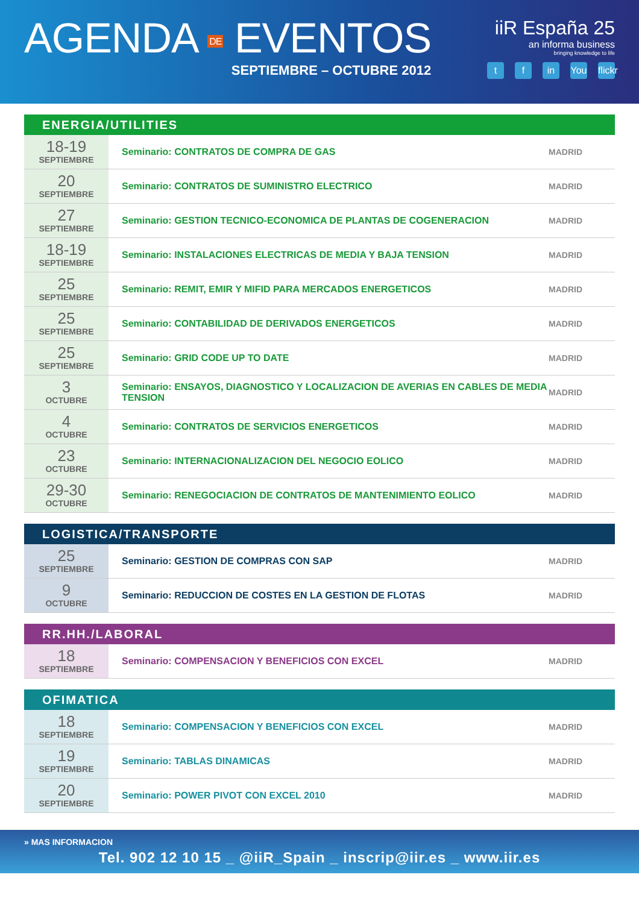AGENDA DE EVENTOS
SEPTIEMBRE – OCTUBRE 2012
iiR España 25
an informa business
bringing knowledge to life
t f in You flickr
ENERGIA/UTILITIES
| 18-19 SEPTIEMBRE | Seminario: CONTRATOS DE COMPRA DE GAS | MADRID |
| 20 SEPTIEMBRE | Seminario: CONTRATOS DE SUMINISTRO ELECTRICO | MADRID |
| 27 SEPTIEMBRE | Seminario: GESTION TECNICO-ECONOMICA DE PLANTAS DE COGENERACION | MADRID |
| 18-19 SEPTIEMBRE | Seminario: INSTALACIONES ELECTRICAS DE MEDIA Y BAJA TENSION | MADRID |
| 25 SEPTIEMBRE | Seminario: REMIT, EMIR Y MIFID PARA MERCADOS ENERGETICOS | MADRID |
| 25 SEPTIEMBRE | Seminario: CONTABILIDAD DE DERIVADOS ENERGETICOS | MADRID |
| 25 SEPTIEMBRE | Seminario: GRID CODE UP TO DATE | MADRID |
| 3 OCTUBRE | Seminario: ENSAYOS, DIAGNOSTICO Y LOCALIZACION DE AVERIAS EN CABLES DE MEDIA TENSION | MADRID |
| 4 OCTUBRE | Seminario: CONTRATOS DE SERVICIOS ENERGETICOS | MADRID |
| 23 OCTUBRE | Seminario: INTERNACIONALIZACION DEL NEGOCIO EOLICO | MADRID |
| 29-30 OCTUBRE | Seminario: RENEGOCIACION DE CONTRATOS DE MANTENIMIENTO EOLICO | MADRID |
LOGISTICA/TRANSPORTE
| 25 SEPTIEMBRE | Seminario: GESTION DE COMPRAS CON SAP | MADRID |
| 9 OCTUBRE | Seminario: REDUCCION DE COSTES EN LA GESTION DE FLOTAS | MADRID |
RR.HH./LABORAL
| 18 SEPTIEMBRE | Seminario: COMPENSACION Y BENEFICIOS CON EXCEL | MADRID |
OFIMATICA
| 18 SEPTIEMBRE | Seminario: COMPENSACION Y BENEFICIOS CON EXCEL | MADRID |
| 19 SEPTIEMBRE | Seminario: TABLAS DINAMICAS | MADRID |
| 20 SEPTIEMBRE | Seminario: POWER PIVOT CON EXCEL 2010 | MADRID |
» MAS INFORMACION
Tel. 902 12 10 15 _ @iiR_Spain _ inscrip@iir.es _ www.iir.es